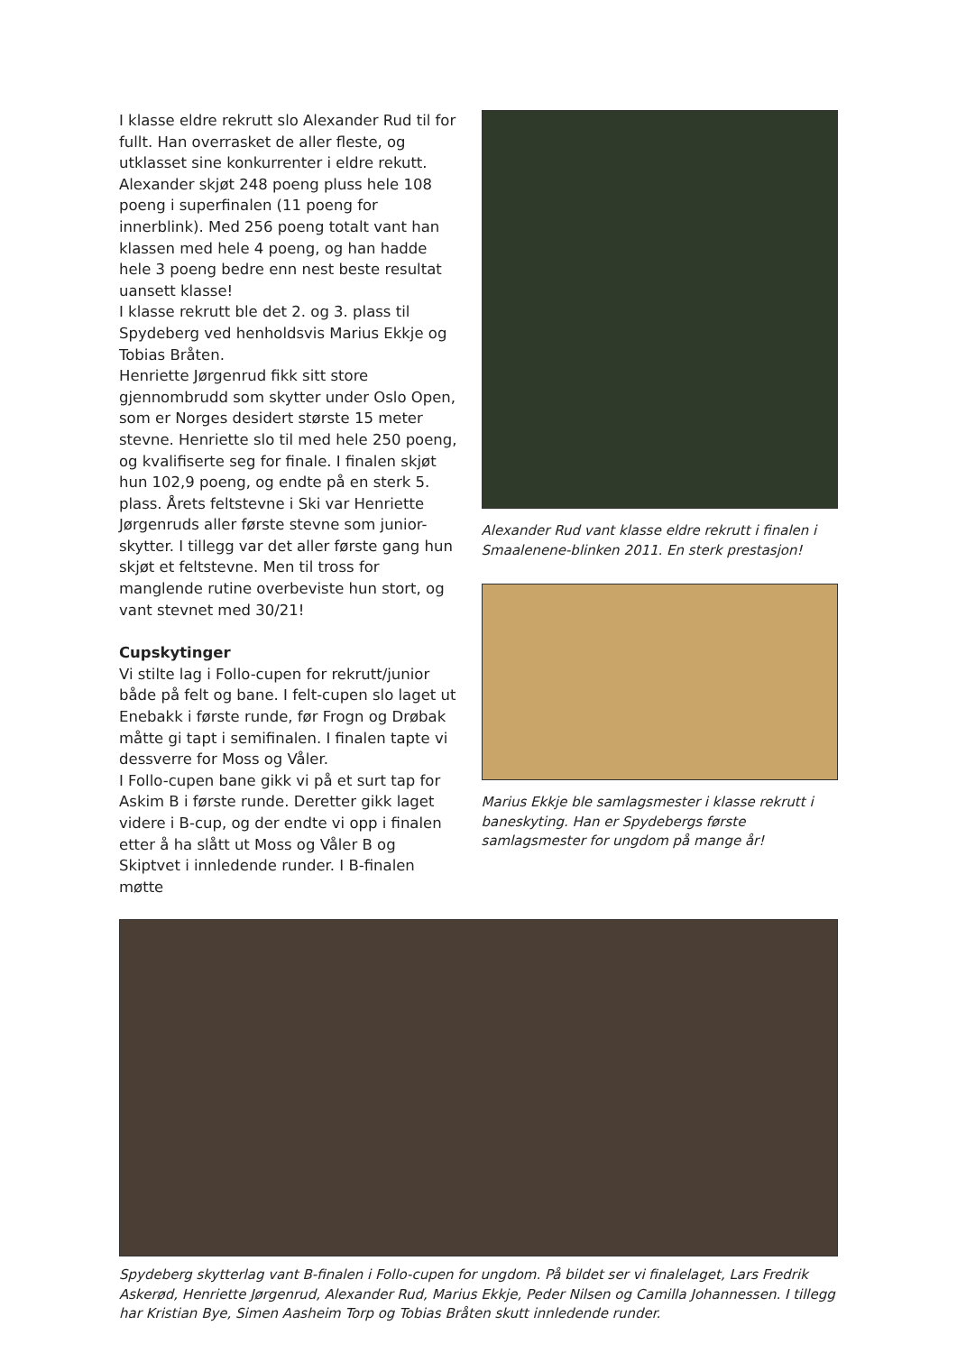I klasse eldre rekrutt slo Alexander Rud til for fullt. Han overrasket de aller fleste, og utklasset sine konkurrenter i eldre rekutt. Alexander skjøt 248 poeng pluss hele 108 poeng i superfinalen (11 poeng for innerblink). Med 256 poeng totalt vant han klassen med hele 4 poeng, og han hadde hele 3 poeng bedre enn nest beste resultat uansett klasse!
I klasse rekrutt ble det 2. og 3. plass til Spydeberg ved henholdsvis Marius Ekkje og Tobias Bråten.
Henriette Jørgenrud fikk sitt store gjennombrudd som skytter under Oslo Open, som er Norges desidert største 15 meter stevne. Henriette slo til med hele 250 poeng, og kvalifiserte seg for finale. I finalen skjøt hun 102,9 poeng, og endte på en sterk 5. plass. Årets feltstevne i Ski var Henriette Jørgenruds aller første stevne som junior-skytter. I tillegg var det aller første gang hun skjøt et feltstevne. Men til tross for manglende rutine overbeviste hun stort, og vant stevnet med 30/21!
Cupskytinger
Vi stilte lag i Follo-cupen for rekrutt/junior både på felt og bane. I felt-cupen slo laget ut Enebakk i første runde, før Frogn og Drøbak måtte gi tapt i semifinalen. I finalen tapte vi dessverre for Moss og Våler.
I Follo-cupen bane gikk vi på et surt tap for Askim B i første runde. Deretter gikk laget videre i B-cup, og der endte vi opp i finalen etter å ha slått ut Moss og Våler B og Skiptvet i innledende runder. I B-finalen møtte
Alexander Rud vant klasse eldre rekrutt i finalen i Smaalenene-blinken 2011. En sterk prestasjon!
Marius Ekkje ble samlagsmester i klasse rekrutt i baneskyting. Han er Spydebergs første samlagsmester for ungdom på mange år!
Spydeberg skytterlag vant B-finalen i Follo-cupen for ungdom. På bildet ser vi finalelaget, Lars Fredrik Askerød, Henriette Jørgenrud, Alexander Rud, Marius Ekkje, Peder Nilsen og Camilla Johannessen. I tillegg har Kristian Bye, Simen Aasheim Torp og Tobias Bråten skutt innledende runder.